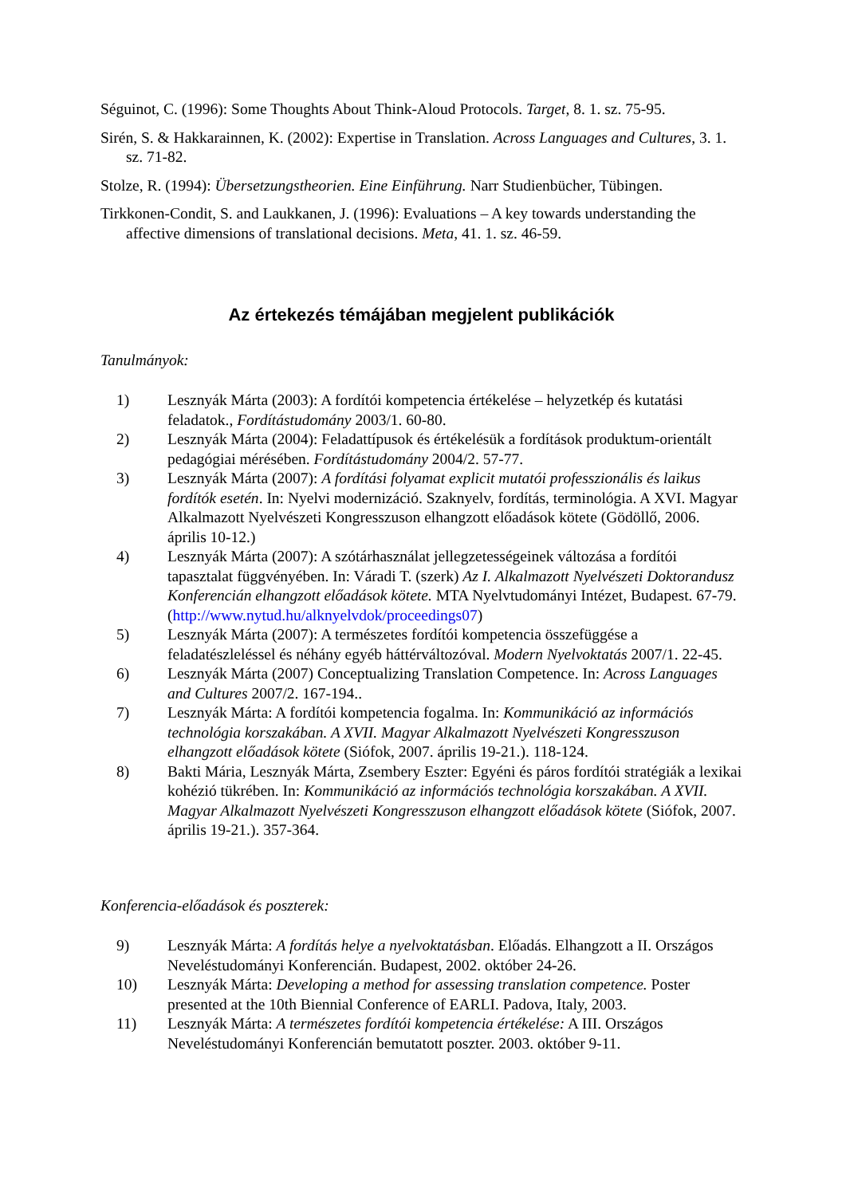Séguinot, C. (1996): Some Thoughts About Think-Aloud Protocols. Target, 8. 1. sz. 75-95.
Sirén, S. & Hakkarainnen, K. (2002): Expertise in Translation. Across Languages and Cultures, 3. 1. sz. 71-82.
Stolze, R. (1994): Übersetzungstheorien. Eine Einführung. Narr Studienbücher, Tübingen.
Tirkkonen-Condit, S. and Laukkanen, J. (1996): Evaluations – A key towards understanding the affective dimensions of translational decisions. Meta, 41. 1. sz. 46-59.
Az értekezés témájában megjelent publikációk
Tanulmányok:
1) Lesznyák Márta (2003): A fordítói kompetencia értékelése – helyzetkép és kutatási feladatok., Fordítástudomány 2003/1. 60-80.
2) Lesznyák Márta (2004): Feladattípusok és értékelésük a fordítások produktum-orientált pedagógiai mérésében. Fordítástudomány 2004/2. 57-77.
3) Lesznyák Márta (2007): A fordítási folyamat explicit mutatói professzionális és laikus fordítók esetén. In: Nyelvi modernizáció. Szaknyelv, fordítás, terminológia. A XVI. Magyar Alkalmazott Nyelvészeti Kongresszuson elhangzott előadások kötete (Gödöllő, 2006. április 10-12.)
4) Lesznyák Márta (2007): A szótárhasználat jellegzetességeinek változása a fordítói tapasztalat függvényében. In: Váradi T. (szerk) Az I. Alkalmazott Nyelvészeti Doktorandusz Konferencián elhangzott előadások kötete. MTA Nyelvtudományi Intézet, Budapest. 67-79. (http://www.nytud.hu/alknyelvdok/proceedings07)
5) Lesznyák Márta (2007): A természetes fordítói kompetencia összefüggése a feladatészleléssel és néhány egyéb háttérváltozóval. Modern Nyelvoktatás 2007/1. 22-45.
6) Lesznyák Márta (2007) Conceptualizing Translation Competence. In: Across Languages and Cultures 2007/2. 167-194..
7) Lesznyák Márta: A fordítói kompetencia fogalma. In: Kommunikáció az információs technológia korszakában. A XVII. Magyar Alkalmazott Nyelvészeti Kongresszuson elhangzott előadások kötete (Siófok, 2007. április 19-21.). 118-124.
8) Bakti Mária, Lesznyák Márta, Zsembery Eszter: Egyéni és páros fordítói stratégiák a lexikai kohézió tükrében. In: Kommunikáció az információs technológia korszakában. A XVII. Magyar Alkalmazott Nyelvészeti Kongresszuson elhangzott előadások kötete (Siófok, 2007. április 19-21.). 357-364.
Konferencia-előadások és poszterek:
9) Lesznyák Márta: A fordítás helye a nyelvoktatásban. Előadás. Elhangzott a II. Országos Neveléstudományi Konferencián. Budapest, 2002. október 24-26.
10) Lesznyák Márta: Developing a method for assessing translation competence. Poster presented at the 10th Biennial Conference of EARLI. Padova, Italy, 2003.
11) Lesznyák Márta: A természetes fordítói kompetencia értékelése: A III. Országos Neveléstudományi Konferencián bemutatott poszter. 2003. október 9-11.